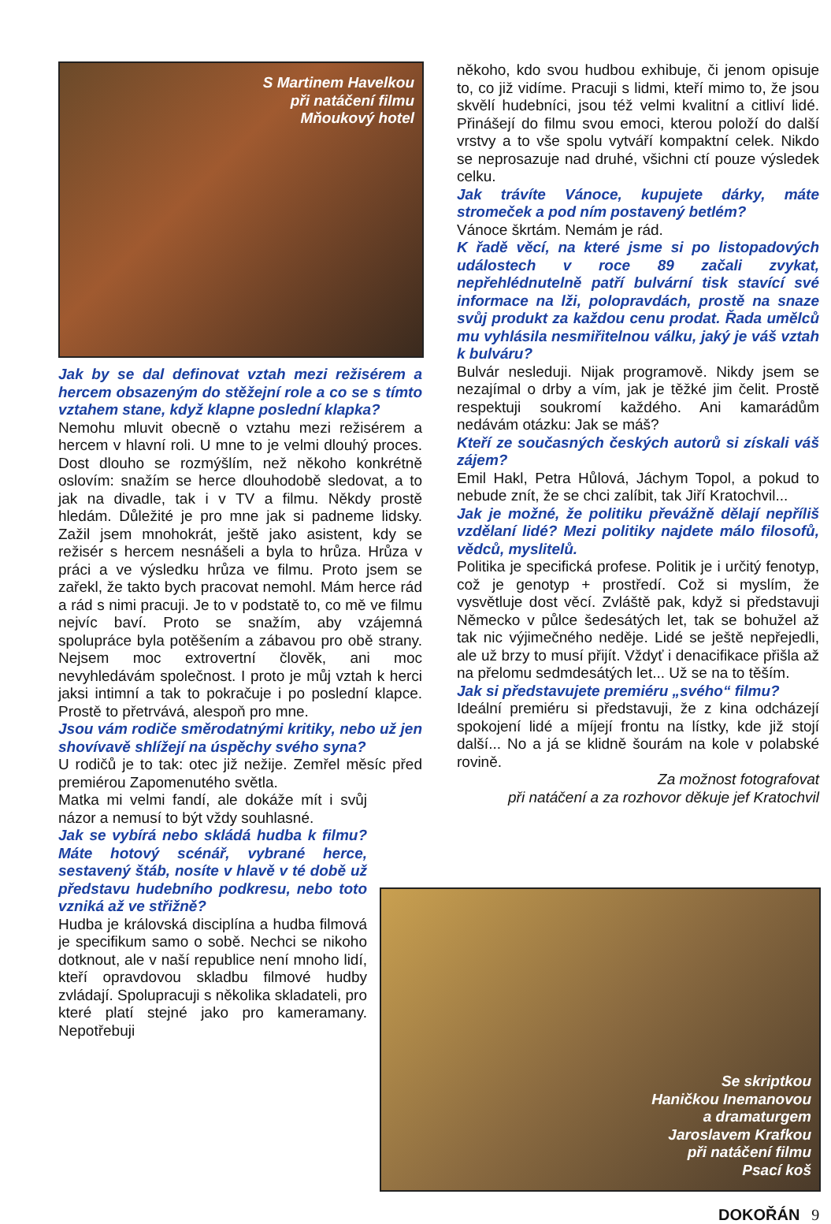S Martinem Havelkou
při natáčení filmu
Mňoukový hotel
Jak by se dal definovat vztah mezi režisérem a hercem obsazeným do stěžejní role a co se s tímto vztahem stane, když klapne poslední klapka?
Nemohu mluvit obecně o vztahu mezi režisérem a hercem v hlavní roli. U mne to je velmi dlouhý proces. Dost dlouho se rozmýšlím, než někoho konkrétně oslovím: snažím se herce dlouhodobě sledovat, a to jak na divadle, tak i v TV a filmu. Někdy prostě hledám. Důležité je pro mne jak si padneme lidsky. Zažil jsem mnohokrát, ještě jako asistent, kdy se režisér s hercem nesnášeli a byla to hrůza. Hrůza v práci a ve výsledku hrůza ve filmu. Proto jsem se zařekl, že takto bych pracovat nemohl. Mám herce rád a rád s nimi pracuji. Je to v podstatě to, co mě ve filmu nejvíc baví. Proto se snažím, aby vzájemná spolupráce byla potěšením a zábavou pro obě strany. Nejsem moc extrovertní člověk, ani moc nevyhledávám společnost. I proto je můj vztah k herci jaksi intimní a tak to pokračuje i po poslední klapce. Prostě to přetrvává, alespoň pro mne.
Jsou vám rodiče směrodatnými kritiky, nebo už jen shovívavě shlížejí na úspěchy svého syna?
U rodičů je to tak: otec již nežije. Zemřel měsíc před premiérou Zapomenutého světla.
Matka mi velmi fandí, ale dokáže mít i svůj názor a nemusí to být vždy souhlasné.
Jak se vybírá nebo skládá hudba k filmu? Máte hotový scénář, vybrané herce, sestavený štáb, nosíte v hlavě v té době už představu hudebního podkresu, nebo toto vzniká až ve střižně?
Hudba je královská disciplína a hudba filmová je specifikum samo o sobě. Nechci se nikoho dotknout, ale v naší republice není mnoho lidí, kteří opravdovou skladbu filmové hudby zvládají. Spolupracuji s několika skladateli, pro které platí stejné jako pro kameramany. Nepotřebuji
někoho, kdo svou hudbou exhibuje, či jenom opisuje to, co již vidíme. Pracuji s lidmi, kteří mimo to, že jsou skvělí hudebníci, jsou též velmi kvalitní a citliví lidé. Přinášejí do filmu svou emoci, kterou položí do další vrstvy a to vše spolu vytváří kompaktní celek. Nikdo se neprosazuje nad druhé, všichni ctí pouze výsledek celku.
Jak trávíte Vánoce, kupujete dárky, máte stromeček a pod ním postavený betlém?
Vánoce škrtám. Nemám je rád.
K řadě věcí, na které jsme si po listopadových událostech v roce 89 začali zvykat, nepřehlédnutelně patří bulvární tisk stavící své informace na lži, polopravdách, prostě na snaze svůj produkt za každou cenu prodat. Řada umělců mu vyhlásila nesmiřitelnou válku, jaký je váš vztah k bulváru?
Bulvár nesleduji. Nijak programově. Nikdy jsem se nezajímal o drby a vím, jak je těžké jim čelit. Prostě respektuji soukromí každého. Ani kamarádům nedávám otázku: Jak se máš?
Kteří ze současných českých autorů si získali váš zájem?
Emil Hakl, Petra Hůlová, Jáchym Topol, a pokud to nebude znít, že se chci zalíbit, tak Jiří Kratochvil...
Jak je možné, že politiku převážně dělají nepříliš vzdělaní lidé? Mezi politiky najdete málo filosofů, vědců, myslitelů.
Politika je specifická profese. Politik je i určitý fenotyp, což je genotyp + prostředí. Což si myslím, že vysvětluje dost věcí. Zvláště pak, když si představuji Německo v půlce šedesátých let, tak se bohužel až tak nic výjimečného neděje. Lidé se ještě nepřejedli, ale už brzy to musí přijít. Vždyť i denacifikace přišla až na přelomu sedmdesátých let... Už se na to těším.
Jak si představujete premiéru „svého“ filmu?
Ideální premiéru si představuji, že z kina odcházejí spokojení lidé a míjejí frontu na lístky, kde již stojí další... No a já se klidně šourám na kole v polabské rovině.
Za možnost fotografovat
při natáčení a za rozhovor děkuje jef Kratochvil
Se skriptkou
Haničkou Inemanovou
a dramaturgem
Jaroslavem Krafkou
při natáčení filmu
Psací koš
DOKOŘÁN 9